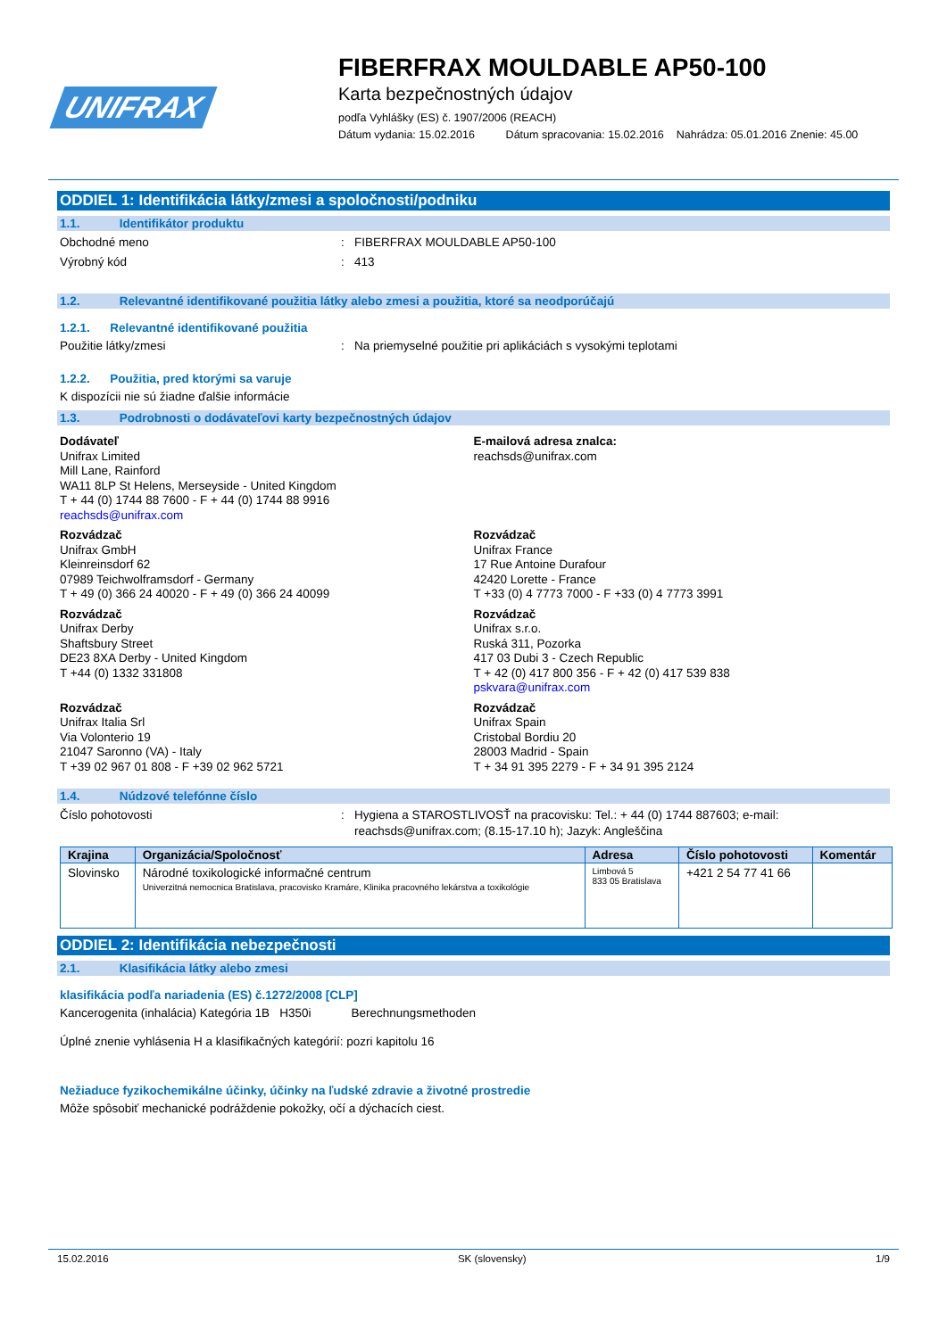UNIFRAX
FIBERFRAX MOULDABLE AP50-100
Karta bezpečnostných údajov
podľa Vyhlášky (ES) č. 1907/2006 (REACH)
Dátum vydania: 15.02.2016 Dátum spracovania: 15.02.2016 Nahrádza: 05.01.2016 Znenie: 45.00
ODDIEL 1: Identifikácia látky/zmesi a spoločnosti/podniku
1.1. Identifikátor produktu
Obchodné meno: FIBERFRAX MOULDABLE AP50-100
Výrobný kód: 413
1.2. Relevantné identifikované použitia látky alebo zmesi a použitia, ktoré sa neodporúčajú
1.2.1. Relevantné identifikované použitia
Použitie látky/zmesi: Na priemyselné použitie pri aplikáciách s vysokými teplotami
1.2.2. Použitia, pred ktorými sa varuje
K dispozícii nie sú žiadne ďalšie informácie
1.3. Podrobnosti o dodávateľovi karty bezpečnostných údajov
Dodávateľ
Unifrax Limited
Mill Lane, Rainford
WA11 8LP St Helens, Merseyside - United Kingdom
T + 44 (0) 1744 88 7600 - F + 44 (0) 1744 88 9916
reachsds@unifrax.com
Rozvádzač
Unifrax GmbH
Kleinreinsdorf 62
07989 Teichwolframsdorf - Germany
T + 49 (0) 366 24 40020 - F + 49 (0) 366 24 40099
Rozvádzač
Unifrax Derby
Shaftsbury Street
DE23 8XA Derby - United Kingdom
T +44 (0) 1332 331808
Rozvádzač
Unifrax Italia Srl
Via Volonterio 19
21047 Saronno (VA) - Italy
T +39 02 967 01 808 - F +39 02 962 5721
E-mailová adresa znalca:
reachsds@unifrax.com
Rozvádzač
Unifrax France
17 Rue Antoine Durafour
42420 Lorette - France
T +33 (0) 4 7773 7000 - F +33 (0) 4 7773 3991
Rozvádzač
Unifrax s.r.o.
Ruská 311, Pozorka
417 03 Dubi 3 - Czech Republic
T + 42 (0) 417 800 356 - F + 42 (0) 417 539 838
pskvara@unifrax.com
Rozvádzač
Unifrax Spain
Cristobal Bordiu 20
28003 Madrid - Spain
T + 34 91 395 2279 - F + 34 91 395 2124
1.4. Núdzové telefónne číslo
Číslo pohotovosti: Hygiena a STAROSTLIVOSŤ na pracovisku: Tel.: + 44 (0) 1744 887603; e-mail:
reachsds@unifrax.com; (8.15-17.10 h); Jazyk: Angleščina
| Krajina | Organizácia/Spoločnosť | Adresa | Číslo pohotovosti | Komentár |
| --- | --- | --- | --- | --- |
| Slovinsko | Národné toxikologické informačné centrum Univerzitná nemocnica Bratislava, pracovisko Kramáre, Klinika pracovného lekárstva a toxikológie | Limbová 5 833 05 Bratislava | +421 2 54 77 41 66 | |
ODDIEL 2: Identifikácia nebezpečnosti
2.1. Klasifikácia látky alebo zmesi
klasifikácia podľa nariadenia (ES) č.1272/2008 [CLP]
Kancerogenita (inhalácia) Kategória 1B H350i Berechnungsmethoden
Úplné znenie vyhlásenia H a klasifikačných kategórií: pozri kapitolu 16
Nežiaduce fyzikochemikálne účinky, účinky na ľudské zdravie a životné prostredie
Môže spôsobiť mechanické podráždenie pokožky, očí a dýchacích ciest.
15.02.2016 SK (slovensky) 1/9